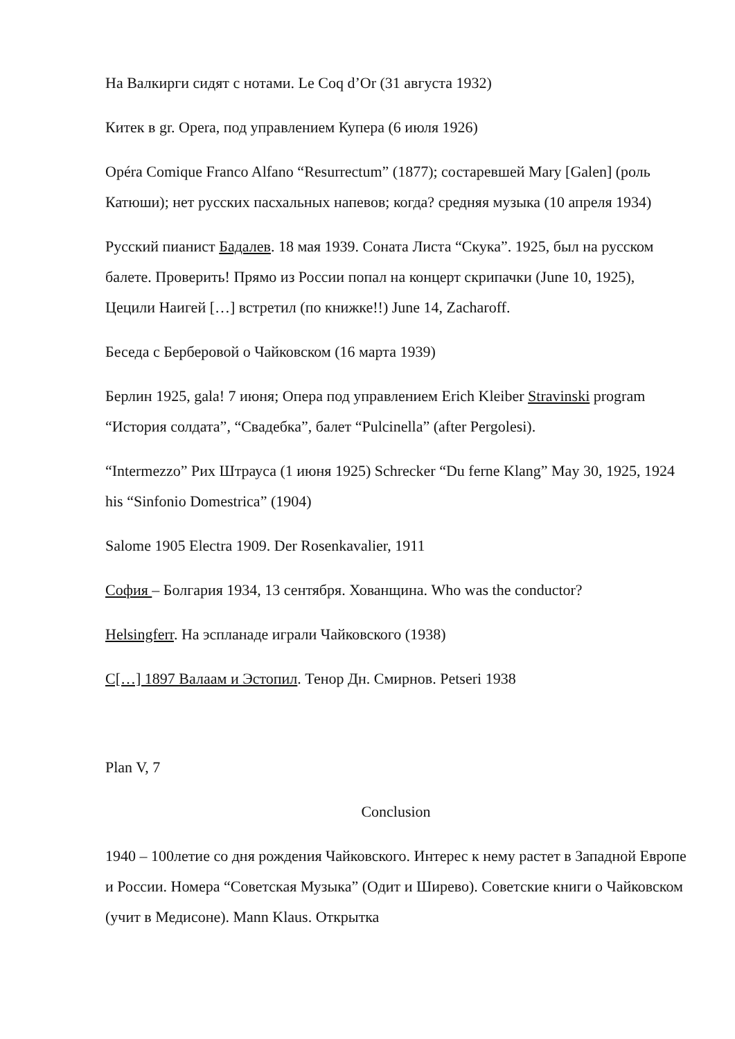На Валкирги сидят с нотами. Le Coq d’Or (31 августа 1932)
Китек в gr. Opera, под управлением Купера (6 июля 1926)
Opéra Comique Franco Alfano “Resurrectum” (1877); состаревшей Mary [Galen] (роль Катюши); нет русских пасхальных напевов; когда? средняя музыка (10 апреля 1934)
Русский пианист Бадалев. 18 мая 1939. Соната Листа “Скука”. 1925, был на русском балете. Проверить! Прямо из России попал на концерт скрипачки (June 10, 1925), Цецили Наигей […] встретил (по книжке!!) June 14, Zacharoff.
Беседа с Берберовой о Чайковском (16 марта 1939)
Берлин 1925, gala! 7 июня; Опера под управлением Erich Kleiber Stravinski program “История солдата”, “Свадебка”, балет “Pulcinella” (after Pergolesi).
“Intermezzo” Рих Штрауса (1 июня 1925) Schrecker “Du ferne Klang” May 30, 1925, 1924 his “Sinfonio Domestrica” (1904)
Salome 1905 Electra 1909. Der Rosenkavalier, 1911
София – Болгария 1934, 13 сентября. Хованщина. Who was the conductor?
Helsingferr. На эспланаде играли Чайковского (1938)
С[…] 1897 Валаам и Эстопил. Тенор Дн. Смирнов. Petseri 1938
Plan V, 7
Conclusion
1940 – 100летие со дня рождения Чайковского. Интерес к нему растет в Западной Европе и России. Номера “Советская Музыка” (Одит и Ширево). Советские книги о Чайковском (учит в Медисоне). Mann Klaus. Открытка